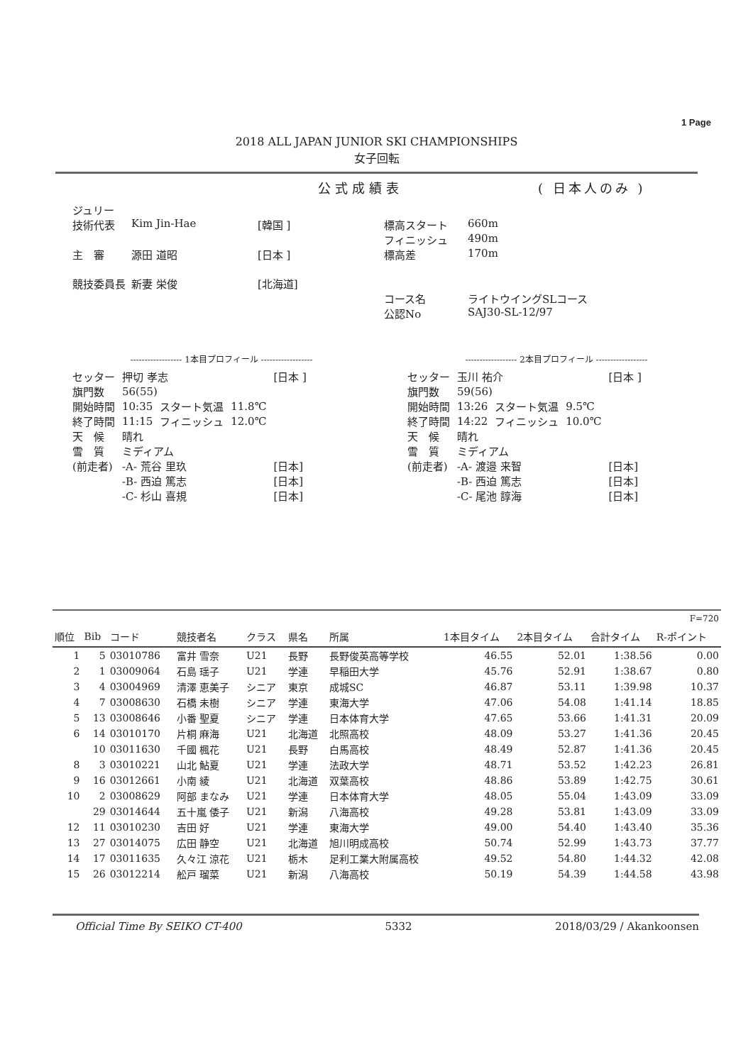1 Page
2018 ALL JAPAN JUNIOR SKI CHAMPIONSHIPS
女子回転
公式成績表 ( 日本人のみ )
| ジュリー | | | | |
| 技術代表 | Kim Jin-Hae | [韓国 ] | 標高スタート | 660m |
| | | | フィニッシュ | 490m |
| 主 審 | 源田 道昭 | [日本 ] | 標高差 | 170m |
| 競技委員長 | 新妻 栄俊 | [北海道] | | |
| | | | コース名 | ライトウイングSLコース |
| | | | 公認No | SAJ30-SL-12/97 |
------------------ 1本目プロフィール ------------------
| セッター | 押切 孝志 | | | [日本 ] |
| 旗門数 | 56(55) | | | |
| 開始時間 | 10:35 | スタート気温 | 11.8℃ | |
| 終了時間 | 11:15 | フィニッシュ | 12.0℃ | |
| 天 候 | 晴れ | | | |
| 雪 質 | ミディアム | | | |
| (前走者) | -A- 荒谷 里玖 | | | [日本] |
| | -B- 西迫 篤志 | | | [日本] |
| | -C- 杉山 喜規 | | | [日本] |
------------------ 2本目プロフィール ------------------
| セッター | 玉川 祐介 | | | [日本 ] |
| 旗門数 | 59(56) | | | |
| 開始時間 | 13:26 | スタート気温 | 9.5℃ | |
| 終了時間 | 14:22 | フィニッシュ | 10.0℃ | |
| 天 候 | 晴れ | | | |
| 雪 質 | ミディアム | | | |
| (前走者) | -A- 渡邉 来智 | | | [日本] |
| | -B- 西迫 篤志 | | | [日本] |
| | -C- 尾池 諄海 | | | [日本] |
| F=720 | | | | | | | | | | |
| 順位 | Bib | コード | 競技者名 | クラス | 県名 | 所属 | 1本目タイム | 2本目タイム | 合計タイム | R-ポイント |
| 1 | 5 | 03010786 | 富井 雪奈 | U21 | 長野 | 長野俊英高等学校 | 46.55 | 52.01 | 1:38.56 | 0.00 |
| 2 | 1 | 03009064 | 石島 瑶子 | U21 | 学連 | 早稲田大学 | 45.76 | 52.91 | 1:38.67 | 0.80 |
| 3 | 4 | 03004969 | 清澤 恵美子 | シニア | 東京 | 成城SC | 46.87 | 53.11 | 1:39.98 | 10.37 |
| 4 | 7 | 03008630 | 石橋 未樹 | シニア | 学連 | 東海大学 | 47.06 | 54.08 | 1:41.14 | 18.85 |
| 5 | 13 | 03008646 | 小番 聖夏 | シニア | 学連 | 日本体育大学 | 47.65 | 53.66 | 1:41.31 | 20.09 |
| 6 | 14 | 03010170 | 片桐 麻海 | U21 | 北海道 | 北照高校 | 48.09 | 53.27 | 1:41.36 | 20.45 |
| | 10 | 03011630 | 千國 楓花 | U21 | 長野 | 白馬高校 | 48.49 | 52.87 | 1:41.36 | 20.45 |
| 8 | 3 | 03010221 | 山北 鮎夏 | U21 | 学連 | 法政大学 | 48.71 | 53.52 | 1:42.23 | 26.81 |
| 9 | 16 | 03012661 | 小南 綾 | U21 | 北海道 | 双葉高校 | 48.86 | 53.89 | 1:42.75 | 30.61 |
| 10 | 2 | 03008629 | 阿部 まなみ | U21 | 学連 | 日本体育大学 | 48.05 | 55.04 | 1:43.09 | 33.09 |
| | 29 | 03014644 | 五十嵐 倭子 | U21 | 新潟 | 八海高校 | 49.28 | 53.81 | 1:43.09 | 33.09 |
| 12 | 11 | 03010230 | 吉田 好 | U21 | 学連 | 東海大学 | 49.00 | 54.40 | 1:43.40 | 35.36 |
| 13 | 27 | 03014075 | 広田 静空 | U21 | 北海道 | 旭川明成高校 | 50.74 | 52.99 | 1:43.73 | 37.77 |
| 14 | 17 | 03011635 | 久々江 涼花 | U21 | 栃木 | 足利工業大附属高校 | 49.52 | 54.80 | 1:44.32 | 42.08 |
| 15 | 26 | 03012214 | 舩戸 瑠菜 | U21 | 新潟 | 八海高校 | 50.19 | 54.39 | 1:44.58 | 43.98 |
Official Time By SEIKO CT-400 5332 2018/03/29 / Akankoonsen